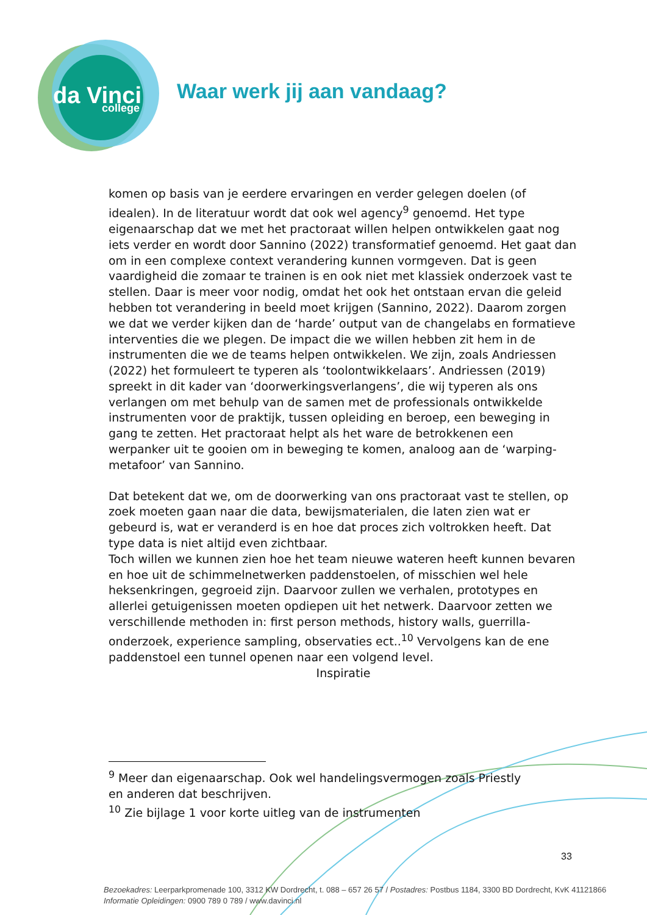da Vinci
college
Waar werk jij aan vandaag?
komen op basis van je eerdere ervaringen en verder gelegen doelen (of idealen). In de literatuur wordt dat ook wel agency<sup>9</sup> genoemd. Het type eigenaarschap dat we met het practoraat willen helpen ontwikkelen gaat nog iets verder en wordt door Sannino (2022) transformatief genoemd. Het gaat dan om in een complexe context verandering kunnen vormgeven. Dat is geen vaardigheid die zomaar te trainen is en ook niet met klassiek onderzoek vast te stellen. Daar is meer voor nodig, omdat het ook het ontstaan ervan die geleid hebben tot verandering in beeld moet krijgen (Sannino, 2022). Daarom zorgen we dat we verder kijken dan de ‘harde’ output van de changelabs en formatieve interventies die we plegen. De impact die we willen hebben zit hem in de instrumenten die we de teams helpen ontwikkelen. We zijn, zoals Andriessen (2022) het formuleert te typeren als ‘toolontwikkelaars’. Andriessen (2019) spreekt in dit kader van ‘doorwerkingsverlangens’, die wij typeren als ons verlangen om met behulp van de samen met de professionals ontwikkelde instrumenten voor de praktijk, tussen opleiding en beroep, een beweging in gang te zetten. Het practoraat helpt als het ware de betrokkenen een werpanker uit te gooien om in beweging te komen, analoog aan de ‘warping-metafoor’ van Sannino.
Dat betekent dat we, om de doorwerking van ons practoraat vast te stellen, op zoek moeten gaan naar die data, bewijsmaterialen, die laten zien wat er gebeurd is, wat er veranderd is en hoe dat proces zich voltrokken heeft. Dat type data is niet altijd even zichtbaar.
Toch willen we kunnen zien hoe het team nieuwe wateren heeft kunnen bevaren en hoe uit de schimmelnetwerken paddenstoelen, of misschien wel hele heksenkringen, gegroeid zijn. Daarvoor zullen we verhalen, prototypes en allerlei getuigenissen moeten opdiepen uit het netwerk. Daarvoor zetten we verschillende methoden in: first person methods, history walls, guerrilla-onderzoek, experience sampling, observaties ect..<sup>10</sup> Vervolgens kan de ene paddenstoel een tunnel openen naar een volgend level.
Inspiratie
<sup>9</sup> Meer dan eigenaarschap. Ook wel handelingsvermogen zoals Priestly en anderen dat beschrijven.
<sup>10</sup> Zie bijlage 1 voor korte uitleg van de instrumenten
33
Bezoekadres: Leerparkpromenade 100, 3312 KW Dordrecht, t. 088 – 657 26 57 / Postadres: Postbus 1184, 3300 BD Dordrecht, KvK 41121866
Informatie Opleidingen: 0900 789 0 789 / www.davinci.nl